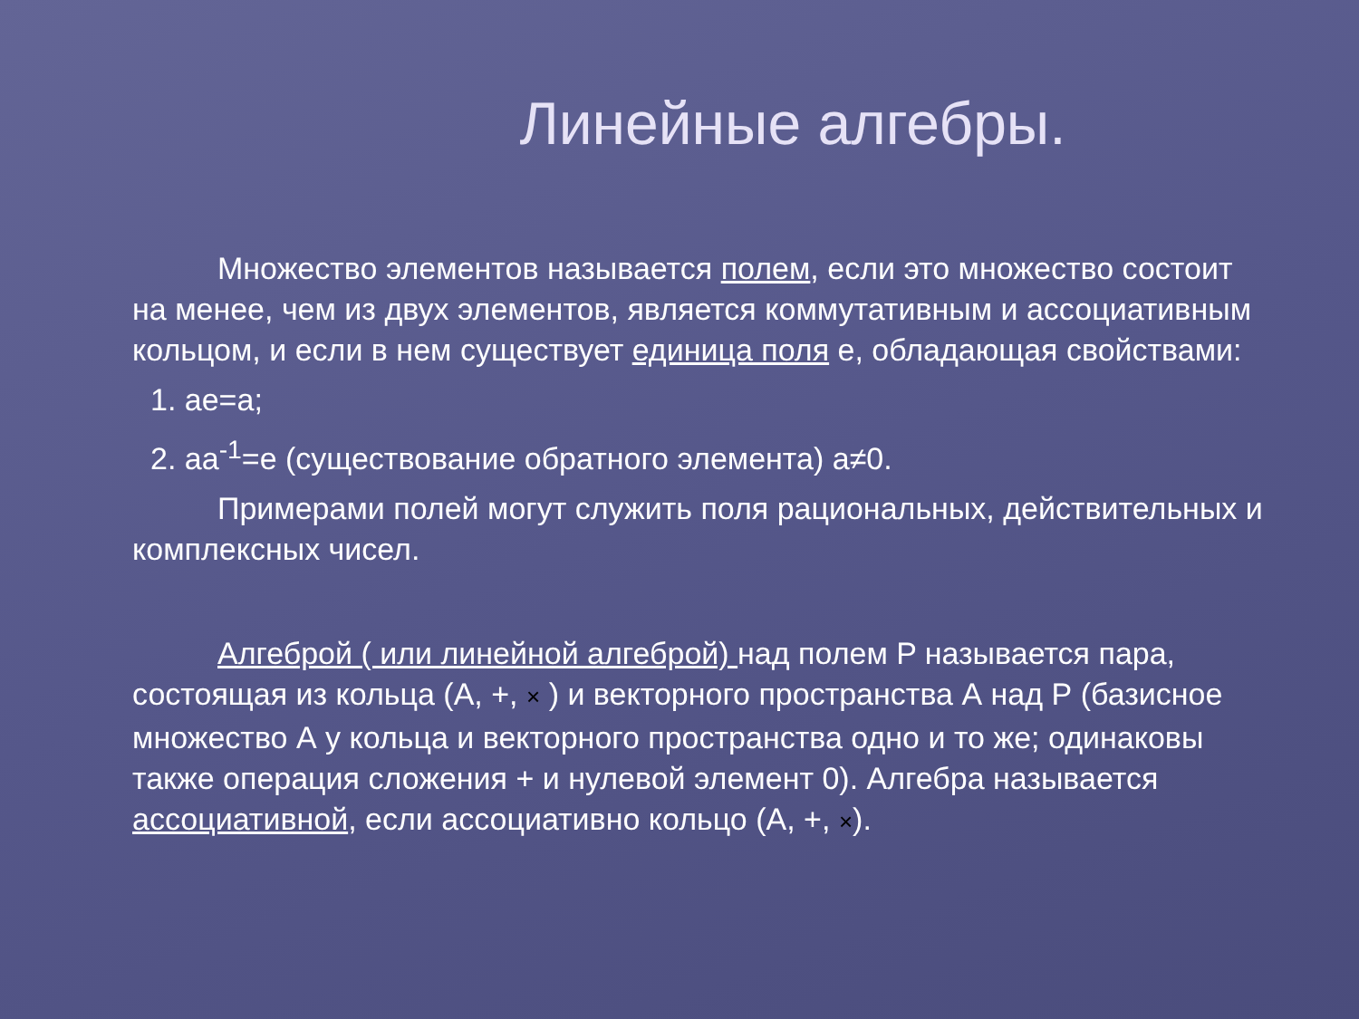Линейные алгебры.
Множество элементов называется полем, если это множество состоит на менее, чем из двух элементов, является коммутативным и ассоциативным кольцом, и если в нем существует единица поля е, обладающая свойствами:
1. ae=a;
2. aa<sup>-1</sup>=e (существование обратного элемента) a≠0.
Примерами полей могут служить поля рациональных, действительных и комплексных чисел.
Алгеброй ( или линейной алгеброй) над полем P называется пара, состоящая из кольца (А, +, × ) и векторного пространства А над Р (базисное множество А у кольца и векторного пространства одно и то же; одинаковы также операция сложения + и нулевой элемент 0). Алгебра называется ассоциативной, если ассоциативно кольцо (А, +, ×).